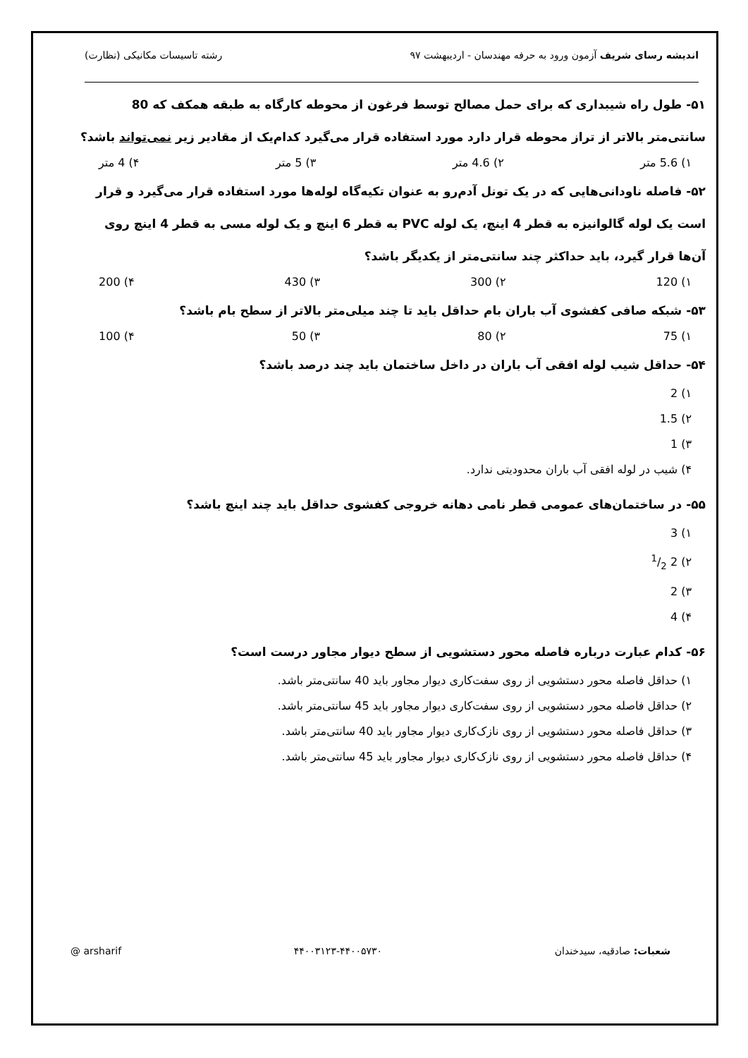اندیشه رسای شریف آزمون ورود به حرفه مهندسان - اردیبهشت ۹۷ رشته تاسیسات مکانیکی (نظارت)
۵۱- طول راه شیبداری که برای حمل مصالح توسط فرغون از محوطه کارگاه به طبقه همکف که 80 سانتی‌متر بالاتر از تراز محوطه قرار دارد مورد استفاده قرار می‌گیرد کدام‌یک از مقادیر زیر نمی‌تواند باشد؟
۱) 5.6 متر ۲) 4.6 متر ۳) 5 متر ۴) 4 متر
۵۲- فاصله ناودانی‌هایی که در یک تونل آدم‌رو به عنوان تکیه‌گاه لوله‌ها مورد استفاده قرار می‌گیرد و قرار است یک لوله گالوانیزه به قطر 4 اینچ، یک لوله PVC به قطر 6 اینچ و یک لوله مسی به قطر 4 اینچ روی آن‌ها قرار گیرد، باید حداکثر چند سانتی‌متر از یکدیگر باشد؟
۱) 120 ۲) 300 ۳) 430 ۴) 200
۵۳- شبکه صافی کفشوی آب باران بام حداقل باید تا چند میلی‌متر بالاتر از سطح بام باشد؟
۱) 75 ۲) 80 ۳) 50 ۴) 100
۵۴- حداقل شیب لوله افقی آب باران در داخل ساختمان باید چند درصد باشد؟
۱) 2
۲) 1.5
۳) 1
۴) شیب در لوله افقی آب باران محدودیتی ندارد.
۵۵- در ساختمان‌های عمومی قطر نامی دهانه خروجی کفشوی حداقل باید چند اینچ باشد؟
۱) 3
۲) 2 1/2
۳) 2
۴) 4
۵۶- کدام عبارت درباره فاصله محور دستشویی از سطح دیوار مجاور درست است؟
۱) حداقل فاصله محور دستشویی از روی سفت‌کاری دیوار مجاور باید 40 سانتی‌متر باشد.
۲) حداقل فاصله محور دستشویی از روی سفت‌کاری دیوار مجاور باید 45 سانتی‌متر باشد.
۳) حداقل فاصله محور دستشویی از روی نازک‌کاری دیوار مجاور باید 40 سانتی‌متر باشد.
۴) حداقل فاصله محور دستشویی از روی نازک‌کاری دیوار مجاور باید 45 سانتی‌متر باشد.
شعبات: صادقیه، سیدخندان ۴۴۰۰۳۱۲۳-۴۴۰۰۵۷۳۰ @ arsharif